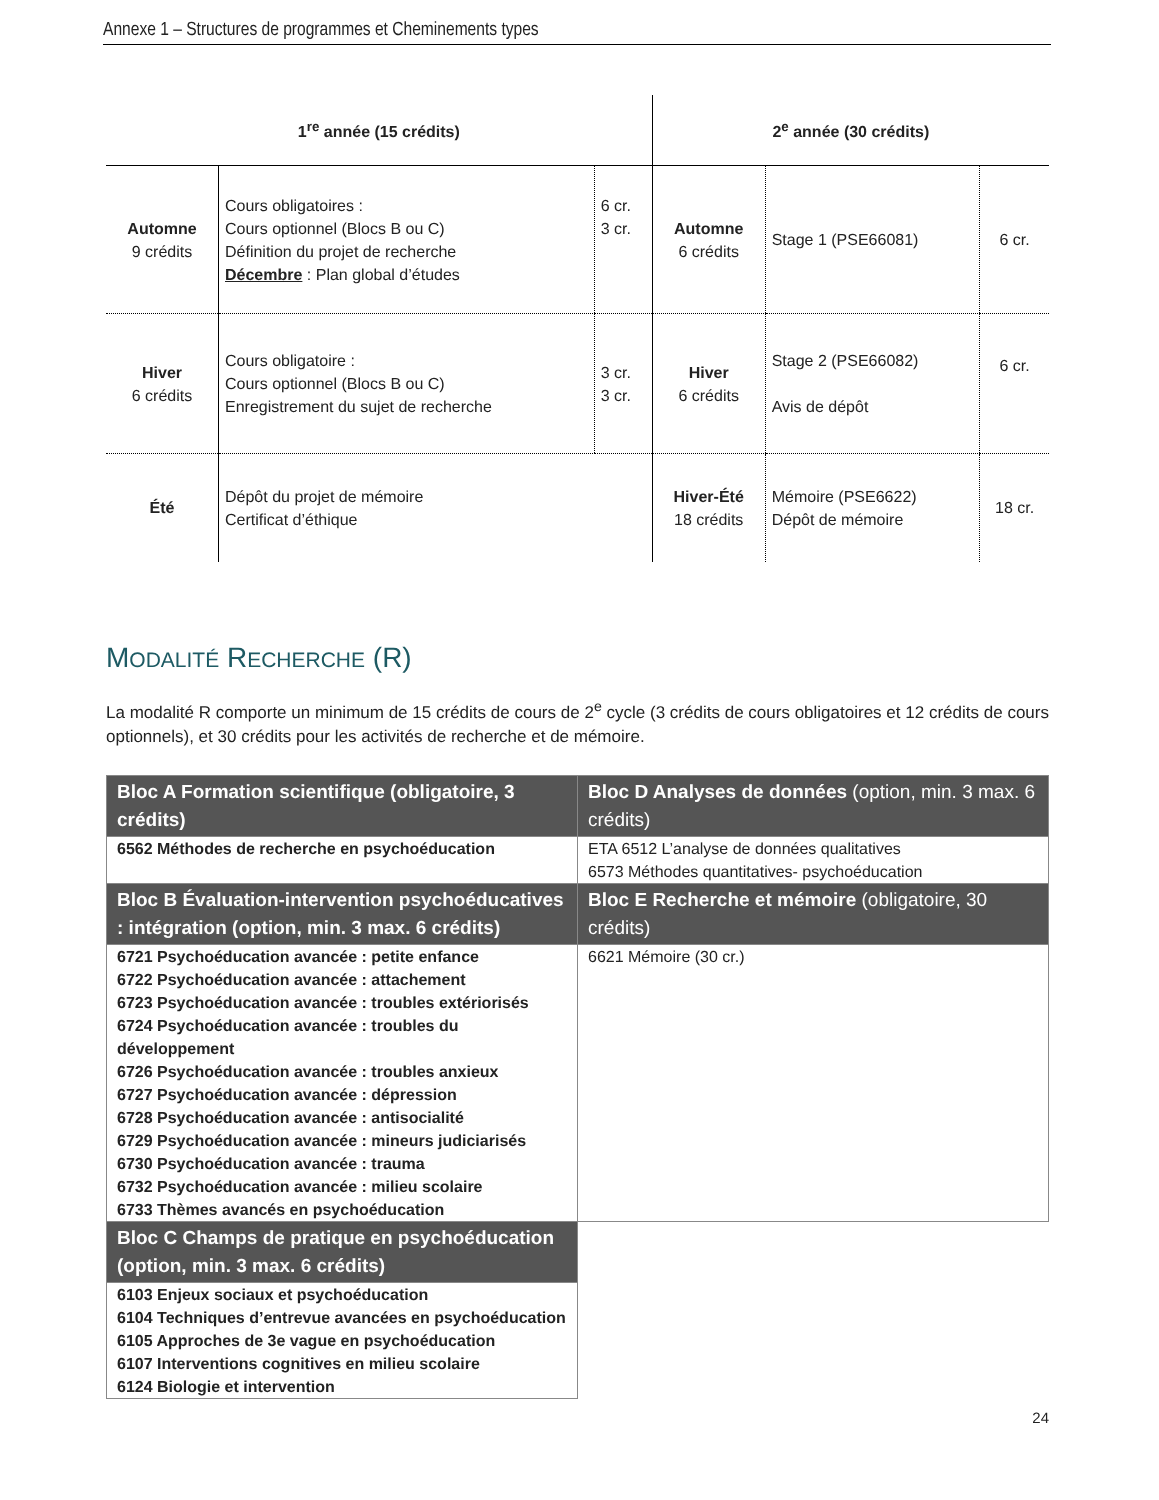Annexe 1 – Structures de programmes et Cheminements types
| 1<sup>re</sup> année (15 crédits) | | | 2<sup>e</sup> année (30 crédits) | | |
| --- | --- | --- | --- | --- | --- |
| Automne 9 crédits | Cours obligatoires : Cours optionnel (Blocs B ou C) Définition du projet de recherche Décembre : Plan global d’études | 6 cr. 3 cr. | Automne 6 crédits | Stage 1 (PSE66081) | 6 cr. |
| Hiver 6 crédits | Cours obligatoire : Cours optionnel (Blocs B ou C) Enregistrement du sujet de recherche | 3 cr. 3 cr. | Hiver 6 crédits | Stage 2 (PSE66082) Avis de dépôt | 6 cr. |
| Été | Dépôt du projet de mémoire Certificat d’éthique | | Hiver-Été 18 crédits | Mémoire (PSE6622) Dépôt de mémoire | 18 cr. |
MODALITÉ RECHERCHE (R)
La modalité R comporte un minimum de 15 crédits de cours de 2<sup>e</sup> cycle (3 crédits de cours obligatoires et 12 crédits de cours optionnels), et 30 crédits pour les activités de recherche et de mémoire.
| Bloc A Formation scientifique (obligatoire, 3 crédits) | Bloc D Analyses de données (option, min. 3 max. 6 crédits) |
| 6562 Méthodes de recherche en psychoéducation | ETA 6512 L’analyse de données qualitatives 6573 Méthodes quantitatives- psychoéducation |
| Bloc B Évaluation-intervention psychoéducatives : intégration (option, min. 3 max. 6 crédits) | Bloc E Recherche et mémoire (obligatoire, 30 crédits) |
| 6721 Psychoéducation avancée : petite enfance 6722 Psychoéducation avancée : attachement 6723 Psychoéducation avancée : troubles extériorisés 6724 Psychoéducation avancée : troubles du développement 6726 Psychoéducation avancée : troubles anxieux 6727 Psychoéducation avancée : dépression 6728 Psychoéducation avancée : antisocialité 6729 Psychoéducation avancée : mineurs judiciarisés 6730 Psychoéducation avancée : trauma 6732 Psychoéducation avancée : milieu scolaire 6733 Thèmes avancés en psychoéducation | 6621 Mémoire (30 cr.) |
| Bloc C Champs de pratique en psychoéducation (option, min. 3 max. 6 crédits) | |
| 6103 Enjeux sociaux et psychoéducation 6104 Techniques d’entrevue avancées en psychoéducation 6105 Approches de 3e vague en psychoéducation 6107 Interventions cognitives en milieu scolaire 6124 Biologie et intervention | |
24